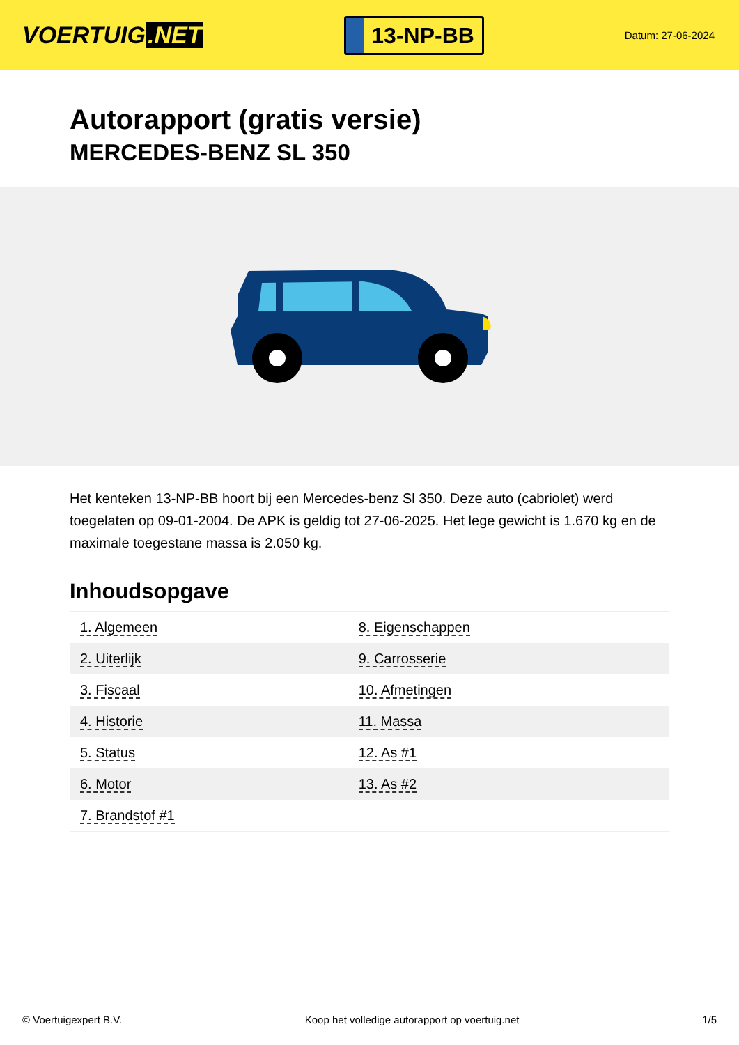VOERTUIG.NET
13-NP-BB
Datum: 27-06-2024
Autorapport (gratis versie)
MERCEDES-BENZ SL 350
Het kenteken 13-NP-BB hoort bij een Mercedes-benz Sl 350. Deze auto (cabriolet) werd toegelaten op 09-01-2004. De APK is geldig tot 27-06-2025. Het lege gewicht is 1.670 kg en de maximale toegestane massa is 2.050 kg.
Inhoudsopgave
| 1. Algemeen | 8. Eigenschappen |
| 2. Uiterlijk | 9. Carrosserie |
| 3. Fiscaal | 10. Afmetingen |
| 4. Historie | 11. Massa |
| 5. Status | 12. As #1 |
| 6. Motor | 13. As #2 |
| 7. Brandstof #1 | |
© Voertuigexpert B.V. Koop het volledige autorapport op voertuig.net
1/5